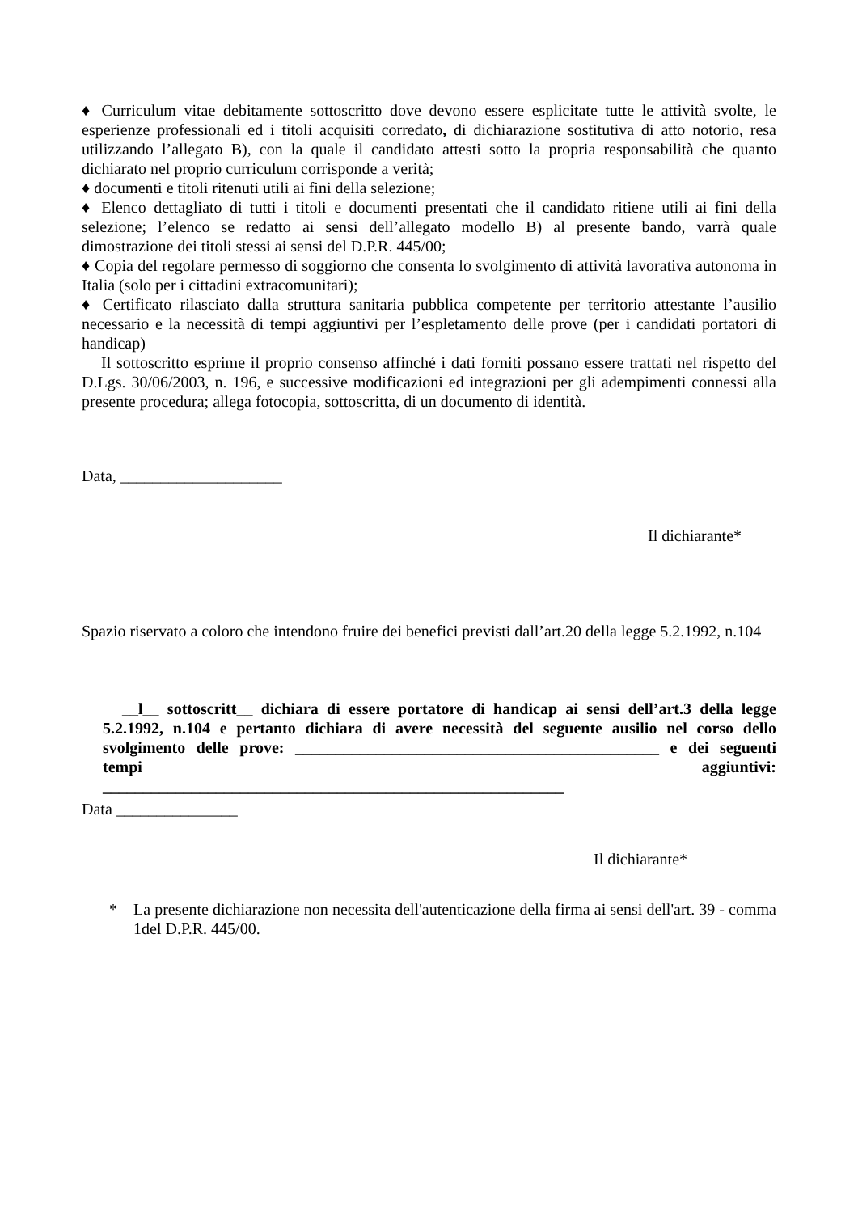♦ Curriculum vitae debitamente sottoscritto dove devono essere esplicitate tutte le attività svolte, le esperienze professionali ed i titoli acquisiti corredato, di dichiarazione sostitutiva di atto notorio, resa utilizzando l’allegato B), con la quale il candidato attesti sotto la propria responsabilità che quanto dichiarato nel proprio curriculum corrisponde a verità;
♦ documenti e titoli ritenuti utili ai fini della selezione;
♦ Elenco dettagliato di tutti i titoli e documenti presentati che il candidato ritiene utili ai fini della selezione; l’elenco se redatto ai sensi dell’allegato modello B) al presente bando, varrà quale dimostrazione dei titoli stessi ai sensi del D.P.R. 445/00;
♦ Copia del regolare permesso di soggiorno che consenta lo svolgimento di attività lavorativa autonoma in Italia (solo per i cittadini extracomunitari);
♦ Certificato rilasciato dalla struttura sanitaria pubblica competente per territorio attestante l’ausilio necessario e la necessità di tempi aggiuntivi per l’espletamento delle prove (per i candidati portatori di handicap)
Il sottoscritto esprime il proprio consenso affinché i dati forniti possano essere trattati nel rispetto del D.Lgs. 30/06/2003, n. 196, e successive modificazioni ed integrazioni per gli adempimenti connessi alla presente procedura; allega fotocopia, sottoscritta, di un documento di identità.
Data, ____________________
Il dichiarante*
Spazio riservato a coloro che intendono fruire dei benefici previsti dall’art.20 della legge 5.2.1992, n.104
__l__ sottoscritt__ dichiara di essere portatore di handicap ai sensi dell’art.3 della legge 5.2.1992, n.104 e pertanto dichiara di avere necessità del seguente ausilio nel corso dello svolgimento delle prove: _____________________________________________ e dei seguenti tempi aggiuntivi:
_________________________________________________________
Data _______________
Il dichiarante*
* La presente dichiarazione non necessita dell'autenticazione della firma ai sensi dell'art. 39 - comma 1del D.P.R. 445/00.